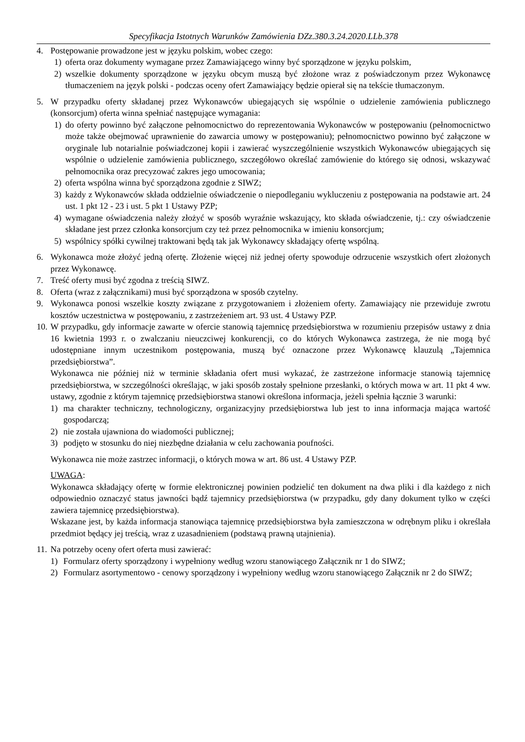Specyfikacja Istotnych Warunków Zamówienia DZz.380.3.24.2020.LLb.378
4. Postępowanie prowadzone jest w języku polskim, wobec czego:
1) oferta oraz dokumenty wymagane przez Zamawiającego winny być sporządzone w języku polskim,
2) wszelkie dokumenty sporządzone w języku obcym muszą być złożone wraz z poświadczonym przez Wykonawcę tłumaczeniem na język polski - podczas oceny ofert Zamawiający będzie opierał się na tekście tłumaczonym.
5. W przypadku oferty składanej przez Wykonawców ubiegających się wspólnie o udzielenie zamówienia publicznego (konsorcjum) oferta winna spełniać następujące wymagania:
1) do oferty powinno być załączone pełnomocnictwo do reprezentowania Wykonawców w postępowaniu (pełnomocnictwo może także obejmować uprawnienie do zawarcia umowy w postępowaniu); pełnomocnictwo powinno być załączone w oryginale lub notarialnie poświadczonej kopii i zawierać wyszczególnienie wszystkich Wykonawców ubiegających się wspólnie o udzielenie zamówienia publicznego, szczegółowo określać zamówienie do którego się odnosi, wskazywać pełnomocnika oraz precyzować zakres jego umocowania;
2) oferta wspólna winna być sporządzona zgodnie z SIWZ;
3) każdy z Wykonawców składa oddzielnie oświadczenie o niepodleganiu wykluczeniu z postępowania na podstawie art. 24 ust. 1 pkt 12 - 23 i ust. 5 pkt 1 Ustawy PZP;
4) wymagane oświadczenia należy złożyć w sposób wyraźnie wskazujący, kto składa oświadczenie, tj.: czy oświadczenie składane jest przez członka konsorcjum czy też przez pełnomocnika w imieniu konsorcjum;
5) wspólnicy spółki cywilnej traktowani będą tak jak Wykonawcy składający ofertę wspólną.
6. Wykonawca może złożyć jedną ofertę. Złożenie więcej niż jednej oferty spowoduje odrzucenie wszystkich ofert złożonych przez Wykonawcę.
7. Treść oferty musi być zgodna z treścią SIWZ.
8. Oferta (wraz z załącznikami) musi być sporządzona w sposób czytelny.
9. Wykonawca ponosi wszelkie koszty związane z przygotowaniem i złożeniem oferty. Zamawiający nie przewiduje zwrotu kosztów uczestnictwa w postępowaniu, z zastrzeżeniem art. 93 ust. 4 Ustawy PZP.
10.
W przypadku, gdy informacje zawarte w ofercie stanowią tajemnicę przedsiębiorstwa w rozumieniu przepisów ustawy z dnia 16 kwietnia 1993 r. o zwalczaniu nieuczciwej konkurencji, co do których Wykonawca zastrzega, że nie mogą być udostępniane innym uczestnikom postępowania, muszą być oznaczone przez Wykonawcę klauzulą „Tajemnica przedsiębiorstwa”.
Wykonawca nie później niż w terminie składania ofert musi wykazać, że zastrzeżone informacje stanowią tajemnicę przedsiębiorstwa, w szczególności określając, w jaki sposób zostały spełnione przesłanki, o których mowa w art. 11 pkt 4 ww. ustawy, zgodnie z którym tajemnicę przedsiębiorstwa stanowi określona informacja, jeżeli spełnia łącznie 3 warunki:
1) ma charakter techniczny, technologiczny, organizacyjny przedsiębiorstwa lub jest to inna informacja mająca wartość gospodarczą;
2) nie została ujawniona do wiadomości publicznej;
3) podjęto w stosunku do niej niezbędne działania w celu zachowania poufności.
Wykonawca nie może zastrzec informacji, o których mowa w art. 86 ust. 4 Ustawy PZP.
UWAGA:
Wykonawca składający ofertę w formie elektronicznej powinien podzielić ten dokument na dwa pliki i dla każdego z nich odpowiednio oznaczyć status jawności bądź tajemnicy przedsiębiorstwa (w przypadku, gdy dany dokument tylko w części zawiera tajemnicę przedsiębiorstwa).
Wskazane jest, by każda informacja stanowiąca tajemnicę przedsiębiorstwa była zamieszczona w odrębnym pliku i określała przedmiot będący jej treścią, wraz z uzasadnieniem (podstawą prawną utajnienia).
11.
Na potrzeby oceny ofert oferta musi zawierać:
1) Formularz oferty sporządzony i wypełniony według wzoru stanowiącego Załącznik nr 1 do SIWZ;
2) Formularz asortymentowo - cenowy sporządzony i wypełniony według wzoru stanowiącego Załącznik nr 2 do SIWZ;